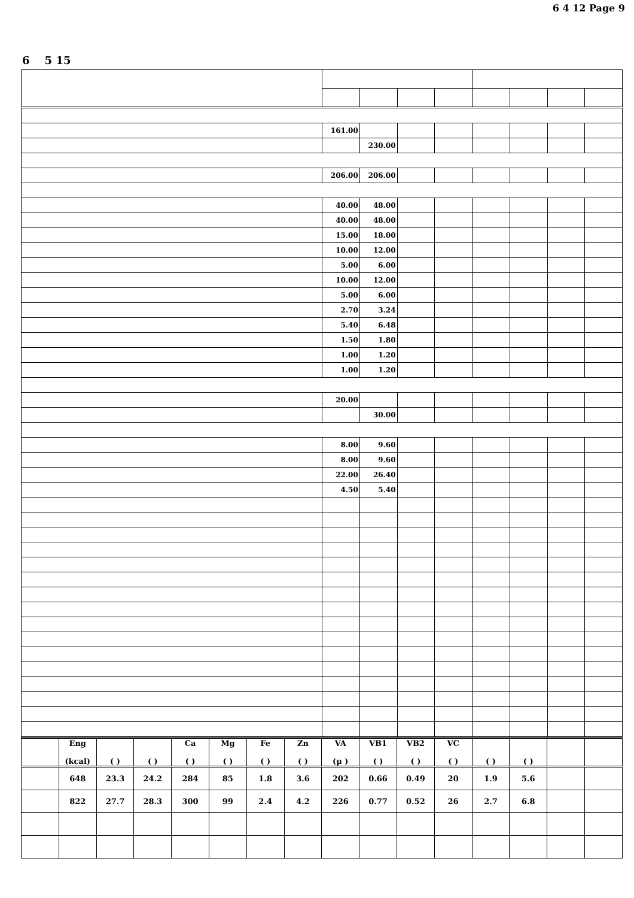6 4 12 Page 9
6 5 15
| | 161.00 | | | | | | | |
| | | 230.00 | | | | | | |
| | 206.00 | 206.00 | | | | | | |
| | 40.00 | 48.00 | | | | | | |
| | 40.00 | 48.00 | | | | | | |
| | 15.00 | 18.00 | | | | | | |
| | 10.00 | 12.00 | | | | | | |
| | 5.00 | 6.00 | | | | | | |
| | 10.00 | 12.00 | | | | | | |
| | 5.00 | 6.00 | | | | | | |
| | 2.70 | 3.24 | | | | | | |
| | 5.40 | 6.48 | | | | | | |
| | 1.50 | 1.80 | | | | | | |
| | 1.00 | 1.20 | | | | | | |
| | 1.00 | 1.20 | | | | | | |
| | 20.00 | | | | | | | |
| | | 30.00 | | | | | | |
| | 8.00 | 9.60 | | | | | | |
| | 8.00 | 9.60 | | | | | | |
| | 22.00 | 26.40 | | | | | | |
| | 4.50 | 5.40 | | | | | | |
| | Eng (kcal) | ( ) | ( ) | Ca ( ) | Mg ( ) | Fe ( ) | Zn ( ) | VA (μ ) | VB1 ( ) | VB2 ( ) | VC ( ) | ( ) | ( ) | | |
| | 648 | 23.3 | 24.2 | 284 | 85 | 1.8 | 3.6 | 202 | 0.66 | 0.49 | 20 | 1.9 | 5.6 | | |
| | 822 | 27.7 | 28.3 | 300 | 99 | 2.4 | 4.2 | 226 | 0.77 | 0.52 | 26 | 2.7 | 6.8 | | |